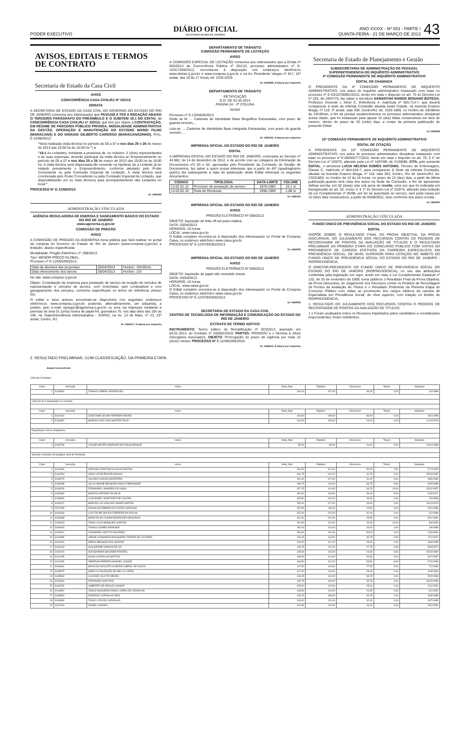PODER EXECUTIVO
DIÁRIO OFICIAL
DO ESTADO DO RIO DE JANEIRO
ANO XXXIX - Nº 053 - PARTE I
QUINTA-FEIRA - 21 DE MARÇO DE 2013
43
AVISOS, EDITAIS E TERMOS DE CONTRATO
Secretaria de Estado da Casa Civil
AVISO
CONCORRÊNCIA CASA CIVIL/RJ Nº 3/2013
ERRATA
A SECRETARIA DE ESTADO DA CASA CIVIL DO GOVERNO DO ESTADO DO RIO DE JANEIRO comunica aos interessados que PASSAM A TER A REDAÇÃO ABAIXO O TERCEIRO PARÁGRAFO DO PREÂMBULO E O SUBITEM 19.1 DO EDITAL da CONCORRÊNCIA CASA CIVIL/RJ nº 3/2013, que tem por objeto a CONTRATAÇÃO, EM REGIME DE PARCERIA PÚBLICO PRIVADA, MODALIDADE ADMINISTRATIVA DA GESTÃO, OPERAÇÃO E MANUTENÇÃO DO ESTÁDIO MÁRIO FILHO (MARACANÃ) E DO GINÁSIO GILBERTO CARDOSO (MARACANÃZINHO), Proc. E-12/68/2012:
"Será realizada visita técnica no período de 05 a 07 e nos dias 25 e 26 de março de 2013 das 10:00 hs às 16:00 hs."; e
"19.1 As Licitantes, mediante a presença de, no máximo, 2 (dois) representantes e às suas expensas, deverão participar da visita técnica ao Empreendimento no período de 05 a 07 e nos dias 25 e 26 de março de 2013 das 10:00 hs às 16:00 hs. A visita técnica será dispensada tão somente na hipótese de a Licitante já ter visitado previamente o Empreendimento, conforme atestado pelo Poder Concedente ou pela Comissão Especial de Licitação. A visita técnica será coordenada pelo Poder Concedente ou pela Comissão Especial de Licitação, que disponibilizarão um ou mais técnicos para acompanhamento das Licitantes no local.".
PROCESSO Nº E-12/68/2013
Id: 1465932
ADMINISTRAÇÃO VINCULADA
AGÊNCIA REGULADORA DE ENERGIA E SANEAMENTO BÁSICO DO ESTADO DO RIO DE JANEIRO
www.agenersa.rj.gov.br
COMISSÃO DE PREGÃO
AVISO
A COMISSÃO DE PREGÃO DA AGENERSA torna pública que fará realizar no portal de compras do Governo do Estado do Rio de Janeiro (www.compras.rj.gov.br) a licitação, abaixo especificada:
Modalidade: Pregão Eletrônico nº. 008/2013.
Tipo: MENOR PREÇO GLOBAL.
Processo nº E-12/003/59/2013.
| Data da abertura das propostas: | 05/04/2013 | Horário: 10h30min |
| Data oferecimento dos lances: | 05/04/2013 | Horário: 11h |
No site: www.compras.rj.gov.br
Objeto: Contratação de empresa para prestação de serviço de locação de veículos de representação e veículos de serviço, com motoristas, sem combustível e com garageamento dos veículos, conforme especificado no termo de referência (Anexo 02).
O edital e seus anexos encontram-se disponíveis nos seguintes endereços eletrônicos: www.compras.rj.gov.br, podendo, alternativamente, ser adquirida, a pedido, pelo e-mail: epregao@agenersa.rj.gov.br ou uma via impressa mediante a permuta de uma 01 (uma) resma de papel A4, gramatura 75, nos dias úteis das 10h as 16h, na Superintendência Administrativa - SUPAD, na Av. 13 de Maio, nº 23, 23º andar, Centro, RJ.
Id: 1465417. A faturar por empenho
DEPARTAMENTO DE TRÂNSITO
COMISSÃO PERMANENTE DE LICITAÇÃO
AVISO
A COMISSÃO ESPECIAL DE LICITAÇÃO comunica aos interessados que a Errata nº 003/2013 da Concorrência Pública nº 001/12, processo administrativo nº E-12/417556/2012, encontra-se à disposição nos endereços eletrônicos www.detran.rj.gov.br e www.compras.rj.gov.br e na Av. Presidente Vargas nº 817, 15º andar, das 10 às 17 horas, tel. 2332-0319.
Id: 1464968. A faturar por empenho
DEPARTAMENTO DE TRÂNSITO
RETIFICAÇÃO
D.O. DE 01.03.2013
PÁGINA 24 - 2ª COLUNA
AVISO
Processo nº E-12/045/9/2013
Onde se lê: ... Carteiras de Identidade Base Biográfica Extraviadas, com prazo de guarda vencido,...
Leia-se: ... Carteiras de Identidade Base Integrada Extraviadas, com prazo de guarda vencido, ...
Id: 1465441. A faturar por empenho
IMPRENSA OFICIAL DO ESTADO DO RIO DE JANEIRO
EDITAL
A IMPRENSA OFICIAL DO ESTADO DO RIO DE JANEIRO, consoante ao Decreto nº 43.992, de 14 de dezembro de 2012, e de acordo com as Listagens de Eliminação de Documentos nºs 03 e 04, aprovadas pelo Presidente da Comissão de Gestão de Documentos, faz saber a quem possa interessar que a partir do 45º (quadragésimo quinto) dia subsequente a data de publicação deste Edital eliminará os seguintes documentos:
| CÓDIGO | TIPOLOGIA | DATA-LIMITE | VOLUME |
| --- | --- | --- | --- |
| 13.02.01.12 | Processo de prestação de serviço | 1978-1982 | 16,1 m |
| 13.03.02.16 | Guia de Remessa | 1996-1999 | 1,68 m |
Id: 1465331
IMPRENSA OFICIAL DO ESTADO DO RIO DE JANEIRO
AVISO
PREGÃO ELETRÔNICO Nº 008/2013
OBJETO: Aquisição de tinta off-set para rotativa.
DATA: 03/04/2013
HORÁRIO: 10 horas
LOCAL: www.caixa.gov.br
O Edital completo encontra-se à disposição dos interessados no Portal de Compras Caixa, no endereço eletrônico www.caixa.gov.br.
PROCESSO Nº E-12/079/0352/2013.
Id: 1464955
IMPRENSA OFICIAL DO ESTADO DO RIO DE JANEIRO
AVISO
PREGÃO ELETRÔNICO Nº 009/2013
OBJETO: Aquisição de papel não revestido imune.
DATA: 04/04/2013
HORÁRIO: 10 horas
LOCAL: www.caixa.gov.br
O Edital completo encontra-se à disposição dos interessados no Portal de Compras Caixa, no endereço eletrônico www.caixa.gov.br.
PROCESSO Nº E-12/079/0356/2013.
Id: 1464956
SECRETARIA DE ESTADO DA CASA CIVIL
CENTRO DE TECNOLOGIA DE INFORMAÇÃO E COMUNICAÇÃO DO ESTADO DO RIO DE JANEIRO
EXTRATO DE TERMO ADITIVO
INSTRUMENTO: Termo Aditivo de Rerratificação nº 023/2013, assinado em 03.01.2013, ao Contrato nº 205002/2010. PARTES: PRODERJ e o Moreira & Alves Advogados Associados. OBJETO: Prorrogação do prazo de vigência por mais 12 (doze) meses. PROCESSO Nº E-12/660356/2010.
Id: 1465224. A faturar por empenho
Secretaria de Estado de Planejamento e Gestão
SUBSECRETARIA DE ADMINISTRAÇÃO DE PESSOAL
SUPERINTENDENCIA DE INQUÉRITO ADMINISTRATIVO
4ª COMISSÃO PERMANENTE DE INQUÉRITO ADMINISTRATIVO
EDITAL DE CHAMADA
O PRESIDENTE DA 4ª COMISSÃO PERMANENTE DE INQUÉRITO ADMINISTRATIVO, nos autos do inquérito administrativo instaurado com base no processo nº E-03/10700901/2012, tendo em vista o disposto no art. 75 do Decreto-Lei nº 220, de 18/07/75, faz saber a servidora SAMANTHA RAMOS BONANO BOTEGA, Professor Docente I, Nível C, Referência 4, matrícula nº 926.714-7, que deverá comparecer à sede da referida Comissão situada nesta Cidade, na Avenida Erasmo Braga, nº 118, 3º andar, sala 309, Centro/RJ, tel. 2333-1895, no horário de 10h30min às 14h30min, a fim de prestar esclarecimentos no processo administrativo disciplinar acima citado, que foi instaurado para apurar 10 (dez) faltas consecutivas em face do mesmo, dentro do prazo de 20 (vinte) dias, a contar da primeira publicação do presente Edital.
Id: 1463958
10ª COMISSÃO PERMANENTE DE INQUÉRITO ADMINISTRATIVO
EDITAL DE CITAÇÃO
A PRESIDENTE DA 10ª COMISSÃO PERMANENTE DE INQUÉRITO ADMINISTRATIVO, nos autos do processo administrativo disciplinar instaurado com base no processo nº E-08/605777/2011, tendo em vista o disposto no art. 70, § 1º do Decreto-Lei nº 220/75, alterado pela Lei nº 1497/89, de 21/08/89, CITA, pelo presente EDITAL, o servidora LUCIA HELENA GOMES ANTONIO, Técnico de Enfermagem, Classe C, matrícula nº 864.018-7, para comparecer à Sede da referida Comissão, situada na Avenida Erasmo Braga, nº 118, sala 303, Centro, Rio de Janeiro/RJ, tel. 23331893, no horário de 12 às 16 horas, no prazo de 10 (dez) dias, a partir da última publicação,quando terá vista dos autos na Sede da Comissão, a fim de apresentar defesa escrita, em 02 (duas) vias sob pena de revelia, uma vez que foi indiciada em transgressão ao art. 52, inciso V, § 1º do Decreto-Lei nº 220/75, alterado pela redação da Lei Complementar nº 85/96, por ter se ausentado ao serviço, sem justa causa por 10 (dez) dias consecutivos, a partir de 04/08/2011, tudo conforme dos autos consta.
Id: 1463390
ADMINISTRAÇÃO VINCULADA
FUNDO ÚNICO DE PREVIDÊNCIA SOCIAL DO ESTADO DO RIO DE JANEIRO
EDITAL
DISPÕE SOBRE O RESULTADO FINAL DA PROVA OBJETIVA, DA PROVA DISCURSIVA, DO JULGAMENTO DOS RECURSOS CONTRA OS PEDIDOS DE RECONTAGEM DE PONTOS DA AVALIAÇÃO DE TÍTULOS E O RESULTADO PRELIMINAR DA PRIMEIRA ETAPA DO CONCURSO PÚBLICO COM VISTAS AO PROVIMENTO DE CARGOS EFETIVOS DA CARREIRA ESPECIALISTA EM PREVIDÊNCIA SOCIAL, DE NÍVEL SUPERIOR PARA LOTAÇÃO NO ÂMBITO DO FUNDO ÚNICO DE PREVIDÊNCIA SOCIAL DO ESTADO DO RIO DE JANEIRO - RIOPREVIDÊNCIA.
O DIRETOR-PRESIDENTE DO FUNDO ÚNICO DE PREVIDÊNCIA SOCIAL DO ESTADO DO RIO DE JANEIRO (RIOPREVIDÊNCIA), no uso das atribuições conferidas pela legislação em vigor, tendo em vista a Lei Complementar Estadual nº 132, de 25 de novembro de 2009, torna públicos o Resultado Final da Prova Objetiva, da Prova Discursiva, do Julgamento dos Recursos contra os Pedidos de Recontagem de Pontos da Avaliação de Títulos e o Resultado Preliminar da Primeira Etapa do Concurso Público com vistas ao provimento dos cargos efetivos da carreira de Especialista em Previdência Social, de nível superior, com lotação no âmbito do RIOPREVIDÊNCIA,
1. RESULTADO DO JULGAMENTO DOS RECURSOS CONTRA O PEDIDOS DE RECONTAGEM DE PONTOS DA AVALIAÇÃO DE TÍTULOS
1.1.Foram analisados todos os Recursos impetrados pelos candidatos e considerados improcedentes, foram indeferidos.
2. RESULTADO PRELIMINAR, COM CLASSIFICAÇÃO, DA PRIMEIRA ETAPA.
Ampla Concorrência
Ciências Contábeis
| Class | Inscrição | nome | Nota_final | Objetiva | Discursiva | Titulos | datanasc |
| --- | --- | --- | --- | --- | --- | --- | --- |
| 1 | 3169560 | THIAGO CABRAL RODRIGUES | 146,00 | 107,00 | 39,00 | 0,00 | 4/1/1989 |
| Ciências da Computação ou correlato | | | | | | | |
| Class | Inscrição | nome | Nota_final | Objetiva | Discursiva | Titulos | datanasc |
| 1 | 3162130 | CRISTIANE SELEM FERREIRA NEVES | 144,50 | 108,00 | 36,50 | 0,00 | 18/1/1985 |
| 2 | 3166387 | MARCIO ALEX DOS SANTOS FEIJO | 144,00 | 115,00 | 29,00 | 0,00 | 11/10/1975 |
| Engenharia Civil ou Arquitetura | | | | | | | |
| Class | Inscrição | nome | Nota_final | Objetiva | Discursiva | Titulos | datanasc |
| 1 | 3165736 | LOUISE MAYER ANDRADE DE ALBUQUERQUE | 95,00 | 69,00 | 26,00 | 0,00 | 24/11/1983 |
| Superior completo em qualquer área de formação | | | | | | | |
| Class | Inscrição | nome | Nota_final | Objetiva | Discursiva | Titulos | datanasc |
| 1 | 3160060 | ADRIANA CRISTINA DA SILVA SANTOS | 164,50 | 121,00 | 36,00 | 7,50 | 27/1/1978 |
| 2 | 3164764 | JOAO VITOR PECHIR MAGAO | 162,75 | 131,00 | 31,75 | 0,00 | 25/10/1987 |
| 3 | 3165073 | JULIANA CHAVES MONTEIRO | 161,00 | 127,00 | 31,00 | 3,00 | 18/6/1982 |
| 4 | 3165058 | JULIA LIMONE BRANDÃO ENOUT BERANGER | 158,75 | 120,00 | 33,75 | 5,00 | 30/3/1985 |
| 5 | 3163518 | FERNANDO LINHARES DE ASSIS | 157,25 | 114,00 | 33,25 | 10,00 | 23/12/1957 |
| 6 | 3166392 | MARCIO ANTONIO DA SILVA | 154,00 | 116,00 | 33,00 | 5,00 | 24/4/1971 |
| 7 | 3165690 | LIVIA BOREL MONTEIRO DE CASTRO | 153,50 | 124,00 | 29,50 | 0,00 | 2/3/1986 |
| 8 | 3166221 | MARCELLUS VON DOLLINGER MARTIN | 153,00 | 127,00 | 26,00 | 0,00 | 20/11/1973 |
| 9 | 3167393 | NÍCHOLAS RIBEIRO DA COSTA CARDOSO | 152,50 | 128,00 | 24,50 | 0,00 | 23/1/1986 |
| 10 | 3166048 | LUIZ FELIPE SOUZA FERREIRA DA ROCHA | 152,00 | 120,00 | 32,00 | 0,00 | 6/1/1986 |
| 11 | 3166488 | MARCOS DA CUNHA RODRIGUES MACHADO | 151,50 | 122,00 | 29,50 | 0,00 | 31/1/1981 |
| 12 | 3169313 | TANIA LUCIA MARQUES SANTOS | 151,50 | 112,00 | 29,50 | 10,00 | 8/6/1960 |
| 13 | 3169603 | THIAGO GOMES ANDRADE | 150,00 | 124,00 | 26,00 | 0,00 | 1/8/1986 |
| 14 | 3165512 | LEONARDO CEOTTO PALERMO | 150,00 | 120,00 | 30,00 | 0,00 | 12/3/1960 |
| 15 | 3164858 | JORGE LEONARDO MOSQUERA TORRES DE OLIVEIRA | 149,25 | 113,00 | 35,75 | 0,50 | 17/1/1972 |
| 16 | 3162600 | DIEGO MESSIAS DOS SANTOS | 149,00 | 121,00 | 28,00 | 0,00 | 18/3/1985 |
| 17 | 3164013 | GUILHERME SARAIVA DE SÁ | 148,75 | 121,00 | 27,75 | 0,00 | 30/9/1974 |
| 18 | 3160220 | ALESSANDRA BALDNER PONTES | 148,50 | 119,00 | 24,50 | 5,00 | 16/10/1980 |
| 19 | 3164155 | HUGO CARVALHO MATTOS | 148,50 | 114,00 | 34,50 | 0,00 | 31/7/1987 |
| 20 | 3167445 | OBERDAN PEREIRA MANOEL JUNIOR | 148,50 | 112,00 | 28,50 | 8,00 | 27/4/1983 |
| 21 | 3166481 | MARCOS AUGUSTO ALMEIDA CABRAL DE SOUZA | 147,50 | 115,00 | 27,50 | 5,00 | 7/1/1982 |
| 22 | 3168975 | SHEILA CONCEIÇÃO DE MELLO LOPES | 147,00 | 119,00 | 28,00 | 0,00 | 10/6/1960 |
| 23 | 3165894 | LUCIANE CALIXTO NEVES | 146,25 | 113,00 | 33,25 | 0,00 | 25/2/1983 |
| 24 | 3163534 | FERNANDO QUEYROI | 145,75 | 106,00 | 33,75 | 6,00 | 18/10/1983 |
| 25 | 3169709 | UMBERTO DE ARAUJO JUNIOR | 145,00 | 120,00 | 25,00 | 0,00 | 2/11/1961 |
| 26 | 3164800 | JONAS NOGUEIRA RISSO LOPES DE CARVALHO | 143,50 | 119,00 | 24,50 | 0,00 | 6/1/1987 |
| 27 | 3168523 | RODRIGO CARVALHO REIS | 143,25 | 109,00 | 34,25 | 0,00 | 10/8/1985 |
| 28 | 3169663 | TIAGO LYRA DE CARVALHO | 143,00 | 111,00 | 32,00 | 0,00 | 10/7/1985 |
| 29 | 3162234 | DANIEL CANDELI | 142,50 | 110,00 | 26,00 | 6,50 | 28/2/1982 |